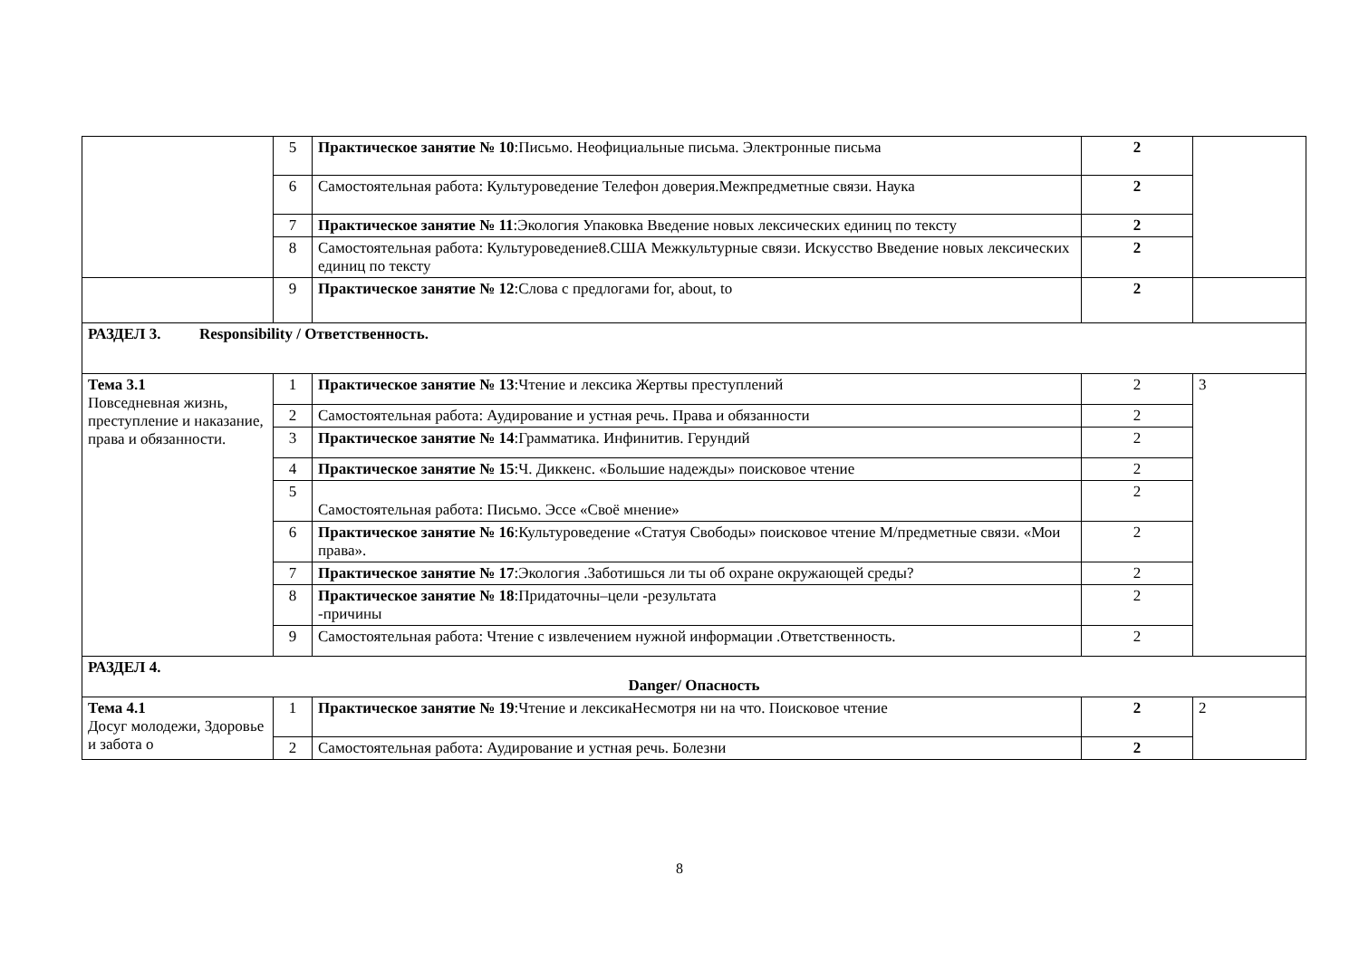| | 5 | Практическое занятие № 10 :Письмо. Неофициальные письма. Электронные письма | 2 | |
| | 6 | Самостоятельная работа: Культуроведение Телефон доверия.Межпредметные связи. Наука | 2 | |
| | 7 | Практическое занятие № 11 :Экология Упаковка Введение новых лексических единиц по тексту | 2 | |
| | 8 | Самостоятельная работа: Культуроведение8.США Межкультурные связи. Искусство Введение новых лексических единиц по тексту | 2 | |
| | 9 | Практическое занятие № 12 :Слова с предлогами for, about, to | 2 | |
| РАЗДЕЛ 3. Responsibility / Ответственность. | | | | |
| Тема 3.1 Повседневная жизнь, преступление и наказание, права и обязанности. | 1 | Практическое занятие № 13 :Чтение и лексика Жертвы преступлений | 2 | 3 |
| | 2 | Самостоятельная работа: Аудирование и устная речь. Права и обязанности | 2 | |
| | 3 | Практическое занятие № 14 :Грамматика. Инфинитив. Герундий | 2 | |
| | 4 | Практическое занятие № 15 :Ч. Диккенс. «Большие надежды» поисковое чтение | 2 | |
| | 5 | Самостоятельная работа: Письмо. Эссе «Своё мнение» | 2 | |
| | 6 | Практическое занятие № 16 :Культуроведение «Статуя Свободы» поисковое чтение М/предметные связи. «Мои права». | 2 | |
| | 7 | Практическое занятие № 17 :Экология .Заботишься ли ты об охране окружающей среды? | 2 | |
| | 8 | Практическое занятие № 18 :Придаточны–цели -результата -причины | 2 | |
| | 9 | Самостоятельная работа: Чтение с извлечением нужной информации .Ответственность. | 2 | |
| РАЗДЕЛ 4. Danger/ Опасность | | | | |
| Тема 4.1 Досуг молодежи, Здоровье и забота о | 1 | Практическое занятие № 19 :Чтение и лексикаНесмотря ни на что. Поисковое чтение | 2 | 2 |
| | 2 | Самостоятельная работа: Аудирование и устная речь. Болезни | 2 | |
8